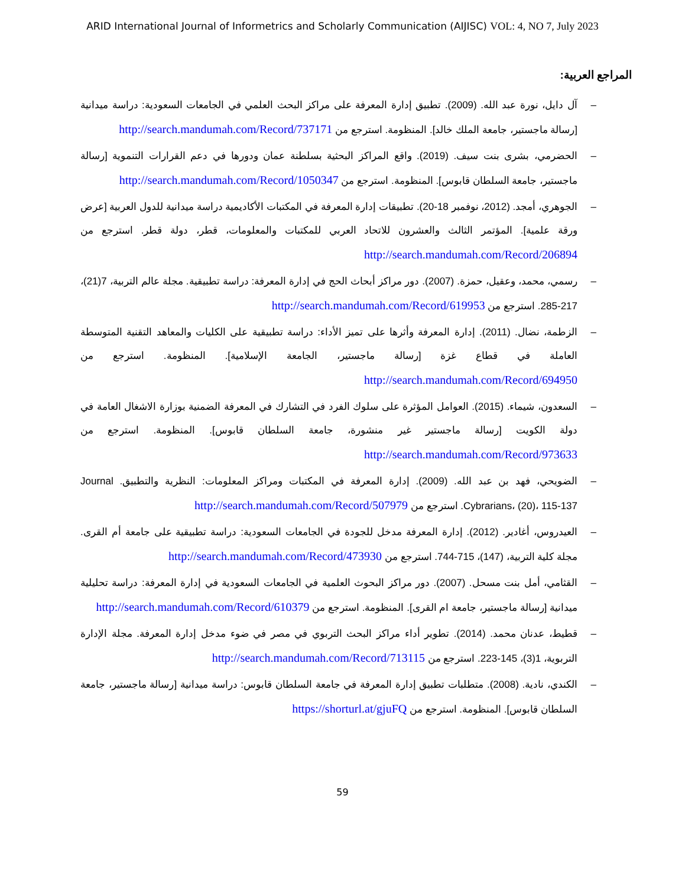ARID International Journal of Informetrics and Scholarly Communication (AIJISC) VOL: 4, NO 7, July 2023
المراجع العربية:
– آل دايل، نورة عبد الله. (2009). تطبيق إدارة المعرفة على مراكز البحث العلمي في الجامعات السعودية: دراسة ميدانية [رسالة ماجستير، جامعة الملك خالد]. المنظومة. استرجع من http://search.mandumah.com/Record/737171
– الحضرمي، بشرى بنت سيف. (2019). واقع المراكز البحثية بسلطنة عمان ودورها في دعم القرارات التنموية [رسالة ماجستير، جامعة السلطان قابوس]. المنظومة. استرجع من http://search.mandumah.com/Record/1050347
– الجوهري، أمجد. (2012، نوفمبر 18-20). تطبيقات إدارة المعرفة في المكتبات الأكاديمية دراسة ميدانية للدول العربية [عرض ورقة علمية]. المؤتمر الثالث والعشرون للاتحاد العربي للمكتبات والمعلومات، قطر، دولة قطر. استرجع من http://search.mandumah.com/Record/206894
– رسمي، محمد، وعقيل، حمزة. (2007). دور مراكز أبحاث الحج في إدارة المعرفة: دراسة تطبيقية. مجلة عالم التربية، 7(21)، 217-285. استرجع من http://search.mandumah.com/Record/619953
– الزطمة، نضال. (2011). إدارة المعرفة وأثرها على تميز الأداء: دراسة تطبيقية على الكليات والمعاهد التقنية المتوسطة العاملة في قطاع غزة [رسالة ماجستير، الجامعة الإسلامية]. المنظومة. استرجع من http://search.mandumah.com/Record/694950
– السعدون، شيماء. (2015). العوامل المؤثرة على سلوك الفرد في التشارك في المعرفة الضمنية بوزارة الاشغال العامة في دولة الكويت [رسالة ماجستير غير منشورة، جامعة السلطان قابوس]. المنظومة. استرجع من http://search.mandumah.com/Record/973633
– الضويحي، فهد بن عبد الله. (2009). إدارة المعرفة في المكتبات ومراكز المعلومات: النظرية والتطبيق. Journal Cybrarians، (20)، 115-137. استرجع من http://search.mandumah.com/Record/507979
– العيدروس، أغادير. (2012). إدارة المعرفة مدخل للجودة في الجامعات السعودية: دراسة تطبيقية على جامعة أم القرى. مجلة كلية التربية، (147)، 715-744. استرجع من http://search.mandumah.com/Record/473930
– القثامي، أمل بنت مسحل. (2007). دور مراكز البحوث العلمية في الجامعات السعودية في إدارة المعرفة: دراسة تحليلية ميدانية [رسالة ماجستير، جامعة ام القرى]. المنظومة. استرجع من http://search.mandumah.com/Record/610379
– قطيط، عدنان محمد. (2014). تطوير أداء مراكز البحث التربوي في مصر في ضوء مدخل إدارة المعرفة. مجلة الإدارة التربوية، 1(3)، 145-223. استرجع من http://search.mandumah.com/Record/713115
– الكندي، نادية. (2008). متطلبات تطبيق إدارة المعرفة في جامعة السلطان قابوس: دراسة ميدانية [رسالة ماجستير، جامعة السلطان قابوس]. المنظومة. استرجع من https://shorturl.at/gjuFQ
59